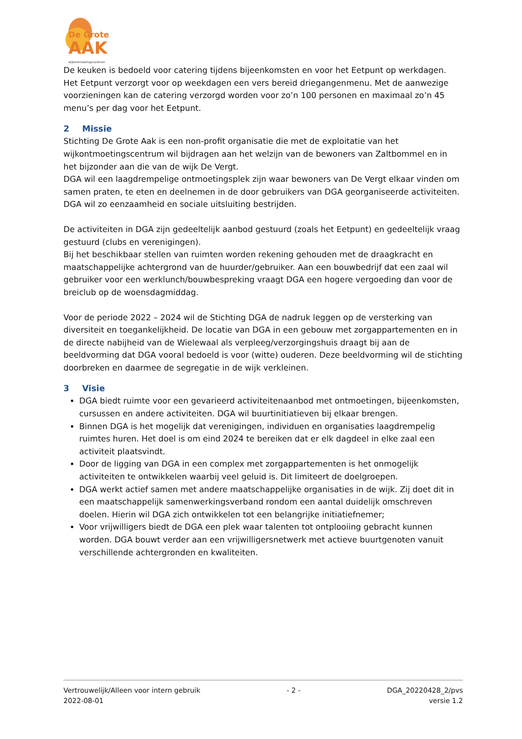De Grote
AAK
wijkontmoetingscentrum
De keuken is bedoeld voor catering tijdens bijeenkomsten en voor het Eetpunt op werkdagen. Het Eetpunt verzorgt voor op weekdagen een vers bereid driegangenmenu. Met de aanwezige voorzieningen kan de catering verzorgd worden voor zo’n 100 personen en maximaal zo’n 45 menu’s per dag voor het Eetpunt.
2 Missie
Stichting De Grote Aak is een non-profit organisatie die met de exploitatie van het wijkontmoetingscentrum wil bijdragen aan het welzijn van de bewoners van Zaltbommel en in het bijzonder aan die van de wijk De Vergt.
DGA wil een laagdrempelige ontmoetingsplek zijn waar bewoners van De Vergt elkaar vinden om samen praten, te eten en deelnemen in de door gebruikers van DGA georganiseerde activiteiten.
DGA wil zo eenzaamheid en sociale uitsluiting bestrijden.
De activiteiten in DGA zijn gedeeltelijk aanbod gestuurd (zoals het Eetpunt) en gedeeltelijk vraag gestuurd (clubs en verenigingen).
Bij het beschikbaar stellen van ruimten worden rekening gehouden met de draagkracht en maatschappelijke achtergrond van de huurder/gebruiker. Aan een bouwbedrijf dat een zaal wil gebruiker voor een werklunch/bouwbespreking vraagt DGA een hogere vergoeding dan voor de breiclub op de woensdagmiddag.
Voor de periode 2022 – 2024 wil de Stichting DGA de nadruk leggen op de versterking van diversiteit en toegankelijkheid. De locatie van DGA in een gebouw met zorgappartementen en in de directe nabijheid van de Wielewaal als verpleeg/verzorgingshuis draagt bij aan de beeldvorming dat DGA vooral bedoeld is voor (witte) ouderen. Deze beeldvorming wil de stichting doorbreken en daarmee de segregatie in de wijk verkleinen.
3 Visie
DGA biedt ruimte voor een gevarieerd activiteitenaanbod met ontmoetingen, bijeenkomsten, cursussen en andere activiteiten. DGA wil buurtinitiatieven bij elkaar brengen.
Binnen DGA is het mogelijk dat verenigingen, individuen en organisaties laagdrempelig ruimtes huren. Het doel is om eind 2024 te bereiken dat er elk dagdeel in elke zaal een activiteit plaatsvindt.
Door de ligging van DGA in een complex met zorgappartementen is het onmogelijk activiteiten te ontwikkelen waarbij veel geluid is. Dit limiteert de doelgroepen.
DGA werkt actief samen met andere maatschappelijke organisaties in de wijk. Zij doet dit in een maatschappelijk samenwerkingsverband rondom een aantal duidelijk omschreven doelen. Hierin wil DGA zich ontwikkelen tot een belangrijke initiatiefnemer;
Voor vrijwilligers biedt de DGA een plek waar talenten tot ontplooiing gebracht kunnen worden. DGA bouwt verder aan een vrijwilligersnetwerk met actieve buurtgenoten vanuit verschillende achtergronden en kwaliteiten.
Vertrouwelijk/Alleen voor intern gebruik
2022-08-01
- 2 - DGA_20220428_2/pvs
versie 1.2